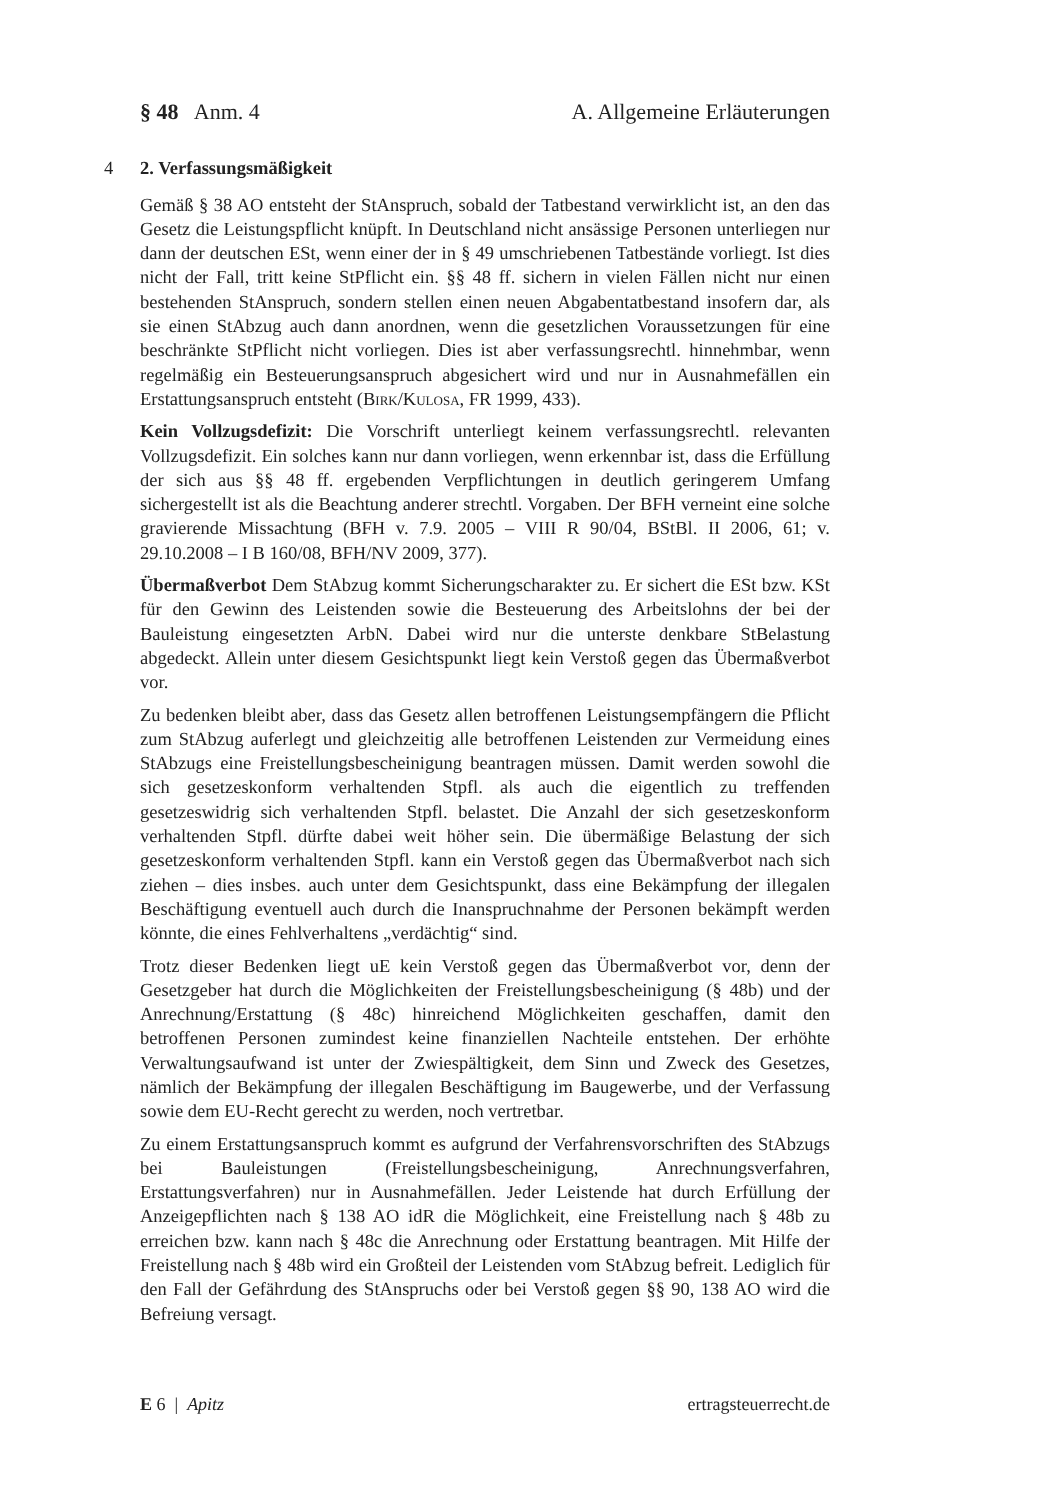§ 48 Anm. 4 A. Allgemeine Erläuterungen
4 2. Verfassungsmäßigkeit
Gemäß § 38 AO entsteht der StAnspruch, sobald der Tatbestand verwirklicht ist, an den das Gesetz die Leistungspflicht knüpft. In Deutschland nicht ansässige Personen unterliegen nur dann der deutschen ESt, wenn einer der in § 49 umschriebenen Tatbestände vorliegt. Ist dies nicht der Fall, tritt keine StPflicht ein. §§ 48 ff. sichern in vielen Fällen nicht nur einen bestehenden StAnspruch, sondern stellen einen neuen Abgabentatbestand insofern dar, als sie einen StAbzug auch dann anordnen, wenn die gesetzlichen Voraussetzungen für eine beschränkte StPflicht nicht vorliegen. Dies ist aber verfassungsrechtl. hinnehmbar, wenn regelmäßig ein Besteuerungsanspruch abgesichert wird und nur in Ausnahmefällen ein Erstattungsanspruch entsteht (Birk/Kulosa, FR 1999, 433).
Kein Vollzugsdefizit: Die Vorschrift unterliegt keinem verfassungsrechtl. relevanten Vollzugsdefizit. Ein solches kann nur dann vorliegen, wenn erkennbar ist, dass die Erfüllung der sich aus §§ 48 ff. ergebenden Verpflichtungen in deutlich geringerem Umfang sichergestellt ist als die Beachtung anderer strechtl. Vorgaben. Der BFH verneint eine solche gravierende Missachtung (BFH v. 7.9. 2005 – VIII R 90/04, BStBl. II 2006, 61; v. 29.10.2008 – I B 160/08, BFH/NV 2009, 377).
Übermaßverbot Dem StAbzug kommt Sicherungscharakter zu. Er sichert die ESt bzw. KSt für den Gewinn des Leistenden sowie die Besteuerung des Arbeitslohns der bei der Bauleistung eingesetzten ArbN. Dabei wird nur die unterste denkbare StBelastung abgedeckt. Allein unter diesem Gesichtspunkt liegt kein Verstoß gegen das Übermaßverbot vor.
Zu bedenken bleibt aber, dass das Gesetz allen betroffenen Leistungsempfängern die Pflicht zum StAbzug auferlegt und gleichzeitig alle betroffenen Leistenden zur Vermeidung eines StAbzugs eine Freistellungsbescheinigung beantragen müssen. Damit werden sowohl die sich gesetzeskonform verhaltenden Stpfl. als auch die eigentlich zu treffenden gesetzeswidrig sich verhaltenden Stpfl. belastet. Die Anzahl der sich gesetzeskonform verhaltenden Stpfl. dürfte dabei weit höher sein. Die übermäßige Belastung der sich gesetzeskonform verhaltenden Stpfl. kann ein Verstoß gegen das Übermaßverbot nach sich ziehen – dies insbes. auch unter dem Gesichtspunkt, dass eine Bekämpfung der illegalen Beschäftigung eventuell auch durch die Inanspruchnahme der Personen bekämpft werden könnte, die eines Fehlverhaltens „verdächtig“ sind.
Trotz dieser Bedenken liegt uE kein Verstoß gegen das Übermaßverbot vor, denn der Gesetzgeber hat durch die Möglichkeiten der Freistellungsbescheinigung (§ 48b) und der Anrechnung/Erstattung (§ 48c) hinreichend Möglichkeiten geschaffen, damit den betroffenen Personen zumindest keine finanziellen Nachteile entstehen. Der erhöhte Verwaltungsaufwand ist unter der Zwiespältigkeit, dem Sinn und Zweck des Gesetzes, nämlich der Bekämpfung der illegalen Beschäftigung im Baugewerbe, und der Verfassung sowie dem EU-Recht gerecht zu werden, noch vertretbar.
Zu einem Erstattungsanspruch kommt es aufgrund der Verfahrensvorschriften des StAbzugs bei Bauleistungen (Freistellungsbescheinigung, Anrechnungsverfahren, Erstattungsverfahren) nur in Ausnahmefällen. Jeder Leistende hat durch Erfüllung der Anzeigepflichten nach § 138 AO idR die Möglichkeit, eine Freistellung nach § 48b zu erreichen bzw. kann nach § 48c die Anrechnung oder Erstattung beantragen. Mit Hilfe der Freistellung nach § 48b wird ein Großteil der Leistenden vom StAbzug befreit. Lediglich für den Fall der Gefährdung des StAnspruchs oder bei Verstoß gegen §§ 90, 138 AO wird die Befreiung versagt.
E 6 | Apitz ertragsteuerrecht.de